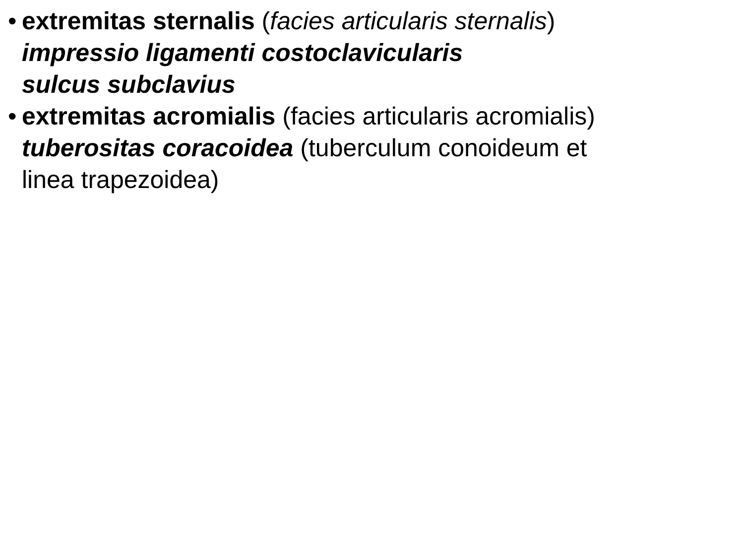• extremitas sternalis (facies articularis sternalis)
impressio ligamenti costoclavicularis
sulcus subclavius
• extremitas acromialis (facies articularis acromialis)
tuberositas coracoidea (tuberculum conoideum et
linea trapezoidea)